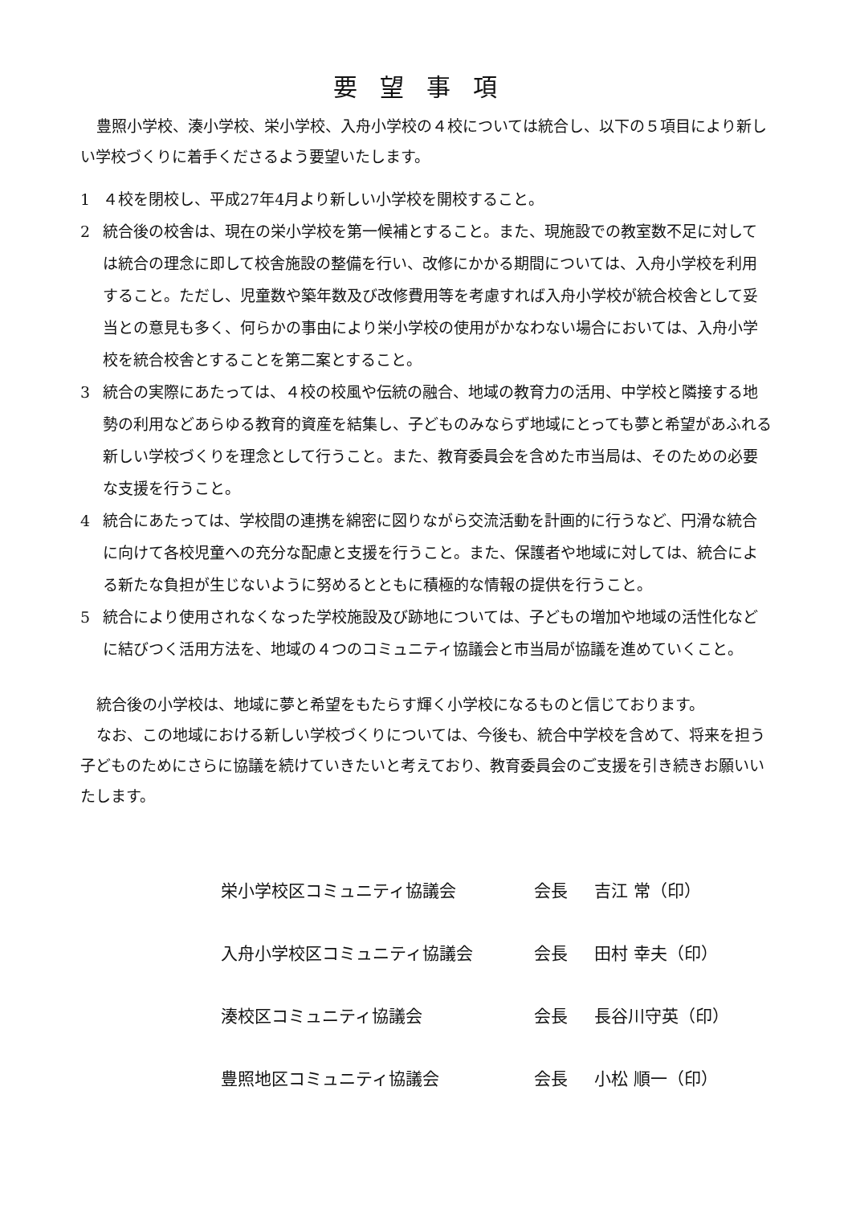要望事項
豊照小学校、湊小学校、栄小学校、入舟小学校の４校については統合し、以下の５項目により新しい学校づくりに着手くださるよう要望いたします。
1 ４校を閉校し、平成27年4月より新しい小学校を開校すること。
2 統合後の校舎は、現在の栄小学校を第一候補とすること。また、現施設での教室数不足に対しては統合の理念に即して校舎施設の整備を行い、改修にかかる期間については、入舟小学校を利用すること。ただし、児童数や築年数及び改修費用等を考慮すれば入舟小学校が統合校舎として妥当との意見も多く、何らかの事由により栄小学校の使用がかなわない場合においては、入舟小学校を統合校舎とすることを第二案とすること。
3 統合の実際にあたっては、４校の校風や伝統の融合、地域の教育力の活用、中学校と隣接する地勢の利用などあらゆる教育的資産を結集し、子どものみならず地域にとっても夢と希望があふれる新しい学校づくりを理念として行うこと。また、教育委員会を含めた市当局は、そのための必要な支援を行うこと。
4 統合にあたっては、学校間の連携を綿密に図りながら交流活動を計画的に行うなど、円滑な統合に向けて各校児童への充分な配慮と支援を行うこと。また、保護者や地域に対しては、統合による新たな負担が生じないように努めるとともに積極的な情報の提供を行うこと。
5 統合により使用されなくなった学校施設及び跡地については、子どもの増加や地域の活性化などに結びつく活用方法を、地域の４つのコミュニティ協議会と市当局が協議を進めていくこと。
統合後の小学校は、地域に夢と希望をもたらす輝く小学校になるものと信じております。
なお、この地域における新しい学校づくりについては、今後も、統合中学校を含めて、将来を担う子どものためにさらに協議を続けていきたいと考えており、教育委員会のご支援を引き続きお願いいたします。
栄小学校区コミュニティ協議会 会長 吉江 常（印）
入舟小学校区コミュニティ協議会 会長 田村 幸夫（印）
湊校区コミュニティ協議会 会長 長谷川守英（印）
豊照地区コミュニティ協議会 会長 小松 順一（印）